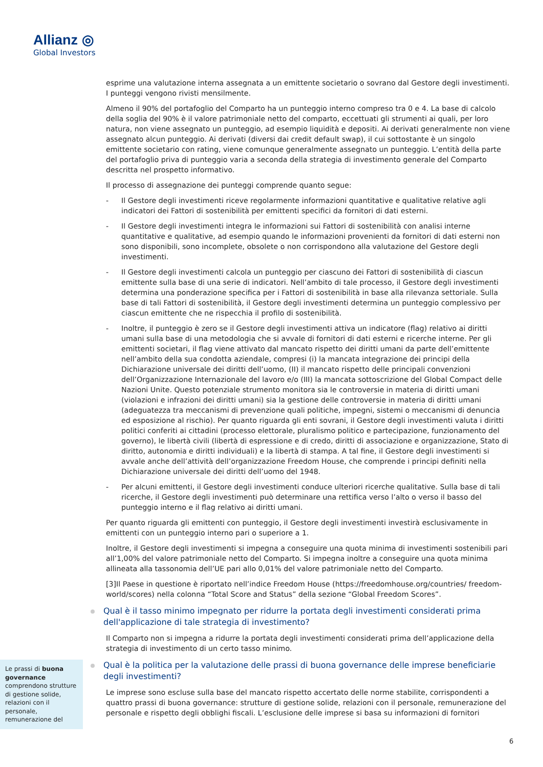Allianz ◎
Global Investors
esprime una valutazione interna assegnata a un emittente societario o sovrano dal Gestore degli investimenti. I punteggi vengono rivisti mensilmente.
Almeno il 90% del portafoglio del Comparto ha un punteggio interno compreso tra 0 e 4. La base di calcolo della soglia del 90% è il valore patrimoniale netto del comparto, eccettuati gli strumenti ai quali, per loro natura, non viene assegnato un punteggio, ad esempio liquidità e depositi. Ai derivati generalmente non viene assegnato alcun punteggio. Ai derivati (diversi dai credit default swap), il cui sottostante è un singolo emittente societario con rating, viene comunque generalmente assegnato un punteggio. L’entità della parte del portafoglio priva di punteggio varia a seconda della strategia di investimento generale del Comparto descritta nel prospetto informativo.
Il processo di assegnazione dei punteggi comprende quanto segue:
- Il Gestore degli investimenti riceve regolarmente informazioni quantitative e qualitative relative agli indicatori dei Fattori di sostenibilità per emittenti specifici da fornitori di dati esterni.
- Il Gestore degli investimenti integra le informazioni sui Fattori di sostenibilità con analisi interne quantitative e qualitative, ad esempio quando le informazioni provenienti da fornitori di dati esterni non sono disponibili, sono incomplete, obsolete o non corrispondono alla valutazione del Gestore degli investimenti.
- Il Gestore degli investimenti calcola un punteggio per ciascuno dei Fattori di sostenibilità di ciascun emittente sulla base di una serie di indicatori. Nell’ambito di tale processo, il Gestore degli investimenti determina una ponderazione specifica per i Fattori di sostenibilità in base alla rilevanza settoriale. Sulla base di tali Fattori di sostenibilità, il Gestore degli investimenti determina un punteggio complessivo per ciascun emittente che ne rispecchia il profilo di sostenibilità.
- Inoltre, il punteggio è zero se il Gestore degli investimenti attiva un indicatore (flag) relativo ai diritti umani sulla base di una metodologia che si avvale di fornitori di dati esterni e ricerche interne. Per gli emittenti societari, il flag viene attivato dal mancato rispetto dei diritti umani da parte dell’emittente nell’ambito della sua condotta aziendale, compresi (i) la mancata integrazione dei principi della Dichiarazione universale dei diritti dell’uomo, (II) il mancato rispetto delle principali convenzioni dell’Organizzazione Internazionale del lavoro e/o (III) la mancata sottoscrizione del Global Compact delle Nazioni Unite. Questo potenziale strumento monitora sia le controversie in materia di diritti umani (violazioni e infrazioni dei diritti umani) sia la gestione delle controversie in materia di diritti umani (adeguatezza tra meccanismi di prevenzione quali politiche, impegni, sistemi o meccanismi di denuncia ed esposizione al rischio). Per quanto riguarda gli enti sovrani, il Gestore degli investimenti valuta i diritti politici conferiti ai cittadini (processo elettorale, pluralismo politico e partecipazione, funzionamento del governo), le libertà civili (libertà di espressione e di credo, diritti di associazione e organizzazione, Stato di diritto, autonomia e diritti individuali) e la libertà di stampa. A tal fine, il Gestore degli investimenti si avvale anche dell’attività dell’organizzazione Freedom House, che comprende i principi definiti nella Dichiarazione universale dei diritti dell’uomo del 1948.
- Per alcuni emittenti, il Gestore degli investimenti conduce ulteriori ricerche qualitative. Sulla base di tali ricerche, il Gestore degli investimenti può determinare una rettifica verso l’alto o verso il basso del punteggio interno e il flag relativo ai diritti umani.
Per quanto riguarda gli emittenti con punteggio, il Gestore degli investimenti investirà esclusivamente in emittenti con un punteggio interno pari o superiore a 1.
Inoltre, il Gestore degli investimenti si impegna a conseguire una quota minima di investimenti sostenibili pari all’1,00% del valore patrimoniale netto del Comparto. Si impegna inoltre a conseguire una quota minima allineata alla tassonomia dell’UE pari allo 0,01% del valore patrimoniale netto del Comparto.
[3]Il Paese in questione è riportato nell’indice Freedom House (https://freedomhouse.org/countries/ freedom-world/scores) nella colonna “Total Score and Status” della sezione “Global Freedom Scores”.
Qual è il tasso minimo impegnato per ridurre la portata degli investimenti considerati prima dell'applicazione di tale strategia di investimento?
Il Comparto non si impegna a ridurre la portata degli investimenti considerati prima dell’applicazione della strategia di investimento di un certo tasso minimo.
Qual è la politica per la valutazione delle prassi di buona governance delle imprese beneficiarie degli investimenti?
Le imprese sono escluse sulla base del mancato rispetto accertato delle norme stabilite, corrispondenti a quattro prassi di buona governance: strutture di gestione solide, relazioni con il personale, remunerazione del personale e rispetto degli obblighi fiscali. L’esclusione delle imprese si basa su informazioni di fornitori
Le prassi di buona governance comprendono strutture di gestione solide, relazioni con il personale, remunerazione del
6